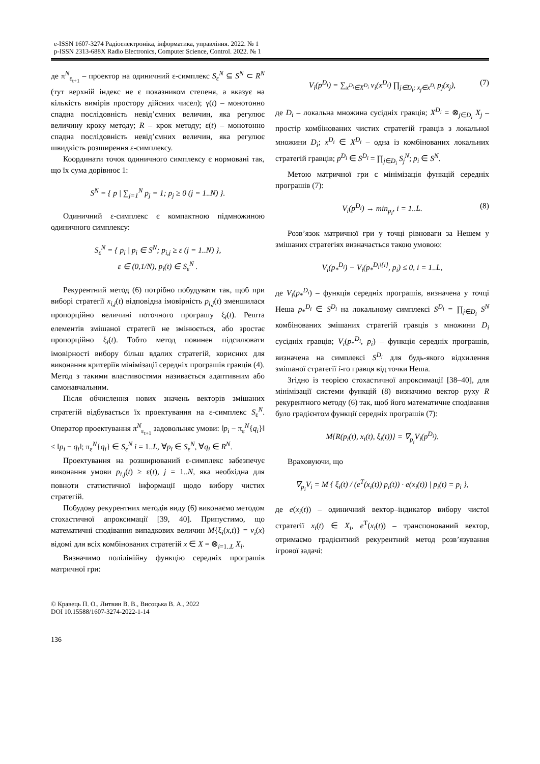e-ISSN 1607-3274 Радіоелектроніка, інформатика, управління. 2022. № 1
p-ISSN 2313-688X Radio Electronics, Computer Science, Control. 2022. № 1
де π<sup>N</sup><sub>ε<sub>t+1</sub></sub> – проектор на одиничний ε-симплекс S<sub>ε</sub><sup>N</sup> ⊆ S<sup>N</sup> ⊂ R<sup>N</sup> (тут верхній індекс не є показником степеня, а вказує на кількість вимірів простору дійсних чисел); γ(t) – монотонно спадна послідовність невід’ємних величин, яка регулює величину кроку методу; R – крок методу; ε(t) – монотонно спадна послідовність невід’ємних величин, яка регулює швидкість розширення ε-симплексу.
Координати точок одиничного симплексу є нормовані так, що їх сума дорівнює 1:
S<sup>N</sup> = { p | ∑<sub>j=1</sub><sup>N</sup> p<sub>j</sub> = 1; p<sub>j</sub> ≥ 0 (j = 1..N) }.
Одиничний ε-симплекс є компактною підмножиною одиничного симплексу:
S<sub>ε</sub><sup>N</sup> = { p<sub>i</sub> | p<sub>i</sub> ∈ S<sup>N</sup>; p<sub>i,j</sub> ≥ ε (j = 1..N) },
ε ∈ (0,1/N), p<sub>i</sub>(t) ∈ S<sub>ε</sub><sup>N</sup> .
Рекурентний метод (6) потрібно побудувати так, щоб при виборі стратегії x<sub>i,j</sub>(t) відповідна імовірність p<sub>i,j</sub>(t) зменшилася пропорційно величині поточного програшу ξ<sub>i</sub>(t). Решта елементів змішаної стратегії не змінюється, або зростає пропорційно ξ<sub>i</sub>(t). Тобто метод повинен підсилювати імовірності вибору більш вдалих стратегій, корисних для виконання критеріїв мінімізації середніх програшів гравців (4). Метод з такими властивостями називається адаптивним або самонавчальним.
Після обчислення нових значень векторів змішаних стратегій відбувається їх проектування на ε-симплекс S<sub>ε</sub><sup>N</sup>. Оператор проектування π<sup>N</sup><sub>ε<sub>t+1</sub></sub> задовольняє умови: ‖p<sub>i</sub> − π<sub>ε</sub><sup>N</sup>{q<sub>i</sub>}‖ ≤ ‖p<sub>i</sub> − q<sub>i</sub>‖; π<sub>ε</sub><sup>N</sup>{q<sub>i</sub>} ∈ S<sub>ε</sub><sup>N</sup> i = 1..L, ∀p<sub>i</sub> ∈ S<sub>ε</sub><sup>N</sup>, ∀q<sub>i</sub> ∈ R<sup>N</sup>.
Проектування на розширюваний ε-симплекс забезпечує виконання умови p<sub>i,j</sub>(t) ≥ ε(t), j = 1..N, яка необхідна для повноти статистичної інформації щодо вибору чистих стратегій.
Побудову рекурентних методів виду (6) виконаємо методом стохастичної апроксимації [39, 40]. Припустимо, що математичні сподівання випадкових величин M{ξ<sub>i</sub>(x,t)} = v<sub>i</sub>(x) відомі для всіх комбінованих стратегій x ∈ X = ⊗<sub>i=1..L</sub> X<sub>i</sub>.
Визначимо полілінійну функцію середніх програшів матричної гри:
V<sub>i</sub>(p<sup>D<sub>i</sub></sup>) = ∑<sub>x<sup>D<sub>i</sub></sup>∈X<sup>D<sub>i</sub></sup></sub> v<sub>i</sub>(x<sup>D<sub>i</sub></sup>) ∏<sub>j∈D<sub>i</sub>; x<sub>j</sub>∈x<sup>D<sub>i</sub></sup></sub> p<sub>j</sub>(x<sub>j</sub>), (7)
де D<sub>i</sub> – локальна множина сусідніх гравців; X<sup>D<sub>i</sub></sup> = ⊗<sub>j∈D<sub>i</sub></sub> X<sub>j</sub> – простір комбінованих чистих стратегій гравців з локальної множини D<sub>i</sub>; x<sup>D<sub>i</sub></sup> ∈ X<sup>D<sub>i</sub></sup> – одна із комбінованих локальних стратегій гравців; p<sup>D<sub>i</sub></sup> ∈ S<sup>D<sub>i</sub></sup> = ∏<sub>j∈D<sub>i</sub></sub> S<sub>j</sub><sup>N</sup>; p<sub>i</sub> ∈ S<sup>N</sup>.
Метою матричної гри є мінімізація функцій середніх програшів (7):
V<sub>i</sub>(p<sup>D<sub>i</sub></sup>) → min<sub>p<sub>i</sub></sub>, i = 1..L. (8)
Розв’язок матричної гри у точці рівноваги за Нешем у змішаних стратегіях визначається такою умовою:
V<sub>i</sub>(p<sub>*</sub><sup>D<sub>i</sub></sup>) − V<sub>i</sub>(p<sub>*</sub><sup>D<sub>i</sub>\{i}</sup>, p<sub>i</sub>) ≤ 0, i = 1..L,
де V<sub>i</sub>(p<sub>*</sub><sup>D<sub>i</sub></sup>) – функція середніх програшів, визначена у точці Неша p<sub>*</sub><sup>D<sub>i</sub></sup> ∈ S<sup>D<sub>i</sub></sup> на локальному симплексі S<sup>D<sub>i</sub></sup> = ∏<sub>j∈D<sub>i</sub></sub> S<sup>N</sup> комбінованих змішаних стратегій гравців з множини D<sub>i</sub> сусідніх гравців; V<sub>i</sub>(p<sub>*</sub><sup>D<sub>i</sub></sup>, p<sub>i</sub>) – функція середніх програшів, визначена на симплексі S<sup>D<sub>i</sub></sup> для будь-якого відхилення змішаної стратегії i-го гравця від точки Неша.
Згідно із теорією стохастичної апроксимації [38–40], для мінімізації системи функцій (8) визначимо вектор руху R рекурентного методу (6) так, щоб його математичне сподівання було градієнтом функції середніх програшів (7):
M{R(p<sub>i</sub>(t), x<sub>i</sub>(t), ξ<sub>i</sub>(t))} = ∇<sub>p<sub>i</sub></sub>V<sub>i</sub>(p<sup>D<sub>i</sub></sup>).
Враховуючи, що
∇<sub>p<sub>i</sub></sub>V<sub>i</sub> = M { ξ<sub>i</sub>(t) / (e<sup>T</sup>(x<sub>i</sub>(t)) p<sub>i</sub>(t)) · e(x<sub>i</sub>(t)) | p<sub>i</sub>(t) = p<sub>i</sub> },
де e(x<sub>i</sub>(t)) – одиничний вектор–індикатор вибору чистої стратегії x<sub>i</sub>(t) ∈ X<sub>i</sub>, e<sup>T</sup>(x<sub>i</sub>(t)) – транспонований вектор, отримаємо градієнтний рекурентний метод розв’язування ігрової задачі:
© Кравець П. О., Литвин В. В., Висоцька В. А., 2022
DOI 10.15588/1607-3274-2022-1-14
136